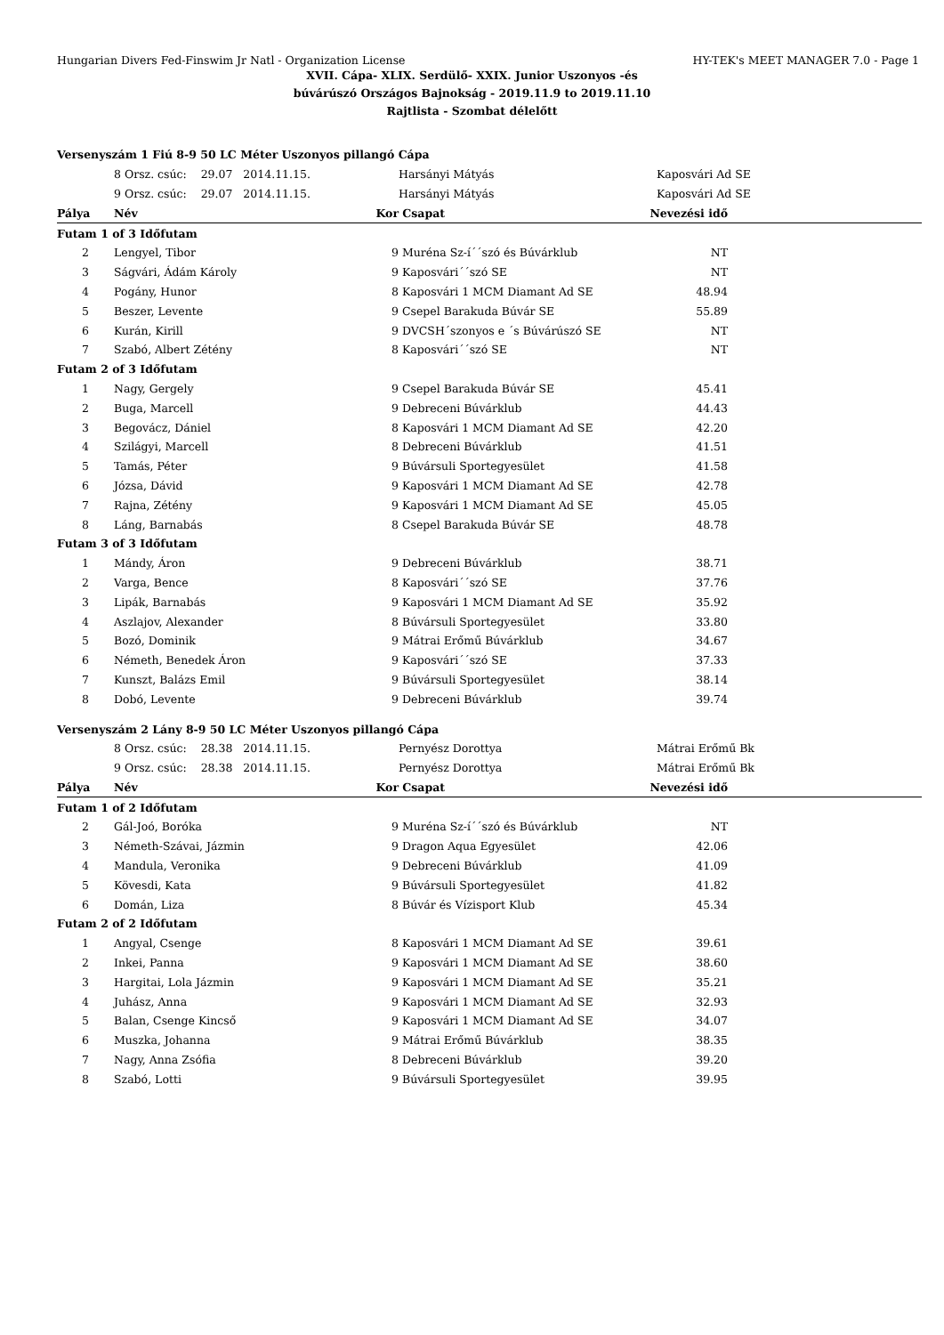Hungarian Divers Fed-Finswim Jr Natl - Organization License HY-TEK's MEET MANAGER 7.0 - Page 1
XVII. Cápa- XLIX. Serdülő- XXIX. Junior Uszonyos -és
búvárúszó Országos Bajnokság - 2019.11.9 to 2019.11.10
Rajtlista - Szombat délelőtt
| Versenyszám 1 Fiú 8-9 50 LC Méter Uszonyos pillangó Cápa | | | | | |
| | 8 Orsz. csúc: 29.07 2014.11.15. | | Harsányi Mátyás | Kaposvári Ad SE | |
| | 9 Orsz. csúc: 29.07 2014.11.15. | | Harsányi Mátyás | Kaposvári Ad SE | |
| Pálya | Név | Kor | Csapat | Nevezési idő | |
| Futam 1 of 3 Időfutam | | | | | |
| 2 | Lengyel, Tibor | 9 | Muréna Sz-í´´szó és Búvárklub | NT | |
| 3 | Ságvári, Ádám Károly | 9 | Kaposvári´´szó SE | NT | |
| 4 | Pogány, Hunor | 8 | Kaposvári 1 MCM Diamant Ad SE | 48.94 | |
| 5 | Beszer, Levente | 9 | Csepel Barakuda Búvár SE | 55.89 | |
| 6 | Kurán, Kirill | 9 | DVCSH´szonyos e ´s Búvárúszó SE | NT | |
| 7 | Szabó, Albert Zétény | 8 | Kaposvári´´szó SE | NT | |
| Futam 2 of 3 Időfutam | | | | | |
| 1 | Nagy, Gergely | 9 | Csepel Barakuda Búvár SE | 45.41 | |
| 2 | Buga, Marcell | 9 | Debreceni Búvárklub | 44.43 | |
| 3 | Begovácz, Dániel | 8 | Kaposvári 1 MCM Diamant Ad SE | 42.20 | |
| 4 | Szilágyi, Marcell | 8 | Debreceni Búvárklub | 41.51 | |
| 5 | Tamás, Péter | 9 | Búvársuli Sportegyesület | 41.58 | |
| 6 | Józsa, Dávid | 9 | Kaposvári 1 MCM Diamant Ad SE | 42.78 | |
| 7 | Rajna, Zétény | 9 | Kaposvári 1 MCM Diamant Ad SE | 45.05 | |
| 8 | Láng, Barnabás | 8 | Csepel Barakuda Búvár SE | 48.78 | |
| Futam 3 of 3 Időfutam | | | | | |
| 1 | Mándy, Áron | 9 | Debreceni Búvárklub | 38.71 | |
| 2 | Varga, Bence | 8 | Kaposvári´´szó SE | 37.76 | |
| 3 | Lipák, Barnabás | 9 | Kaposvári 1 MCM Diamant Ad SE | 35.92 | |
| 4 | Aszlajov, Alexander | 8 | Búvársuli Sportegyesület | 33.80 | |
| 5 | Bozó, Dominik | 9 | Mátrai Erőmű Búvárklub | 34.67 | |
| 6 | Németh, Benedek Áron | 9 | Kaposvári´´szó SE | 37.33 | |
| 7 | Kunszt, Balázs Emil | 9 | Búvársuli Sportegyesület | 38.14 | |
| 8 | Dobó, Levente | 9 | Debreceni Búvárklub | 39.74 | |
| Versenyszám 2 Lány 8-9 50 LC Méter Uszonyos pillangó Cápa | | | | | |
| | 8 Orsz. csúc: 28.38 2014.11.15. | | Pernyész Dorottya | Mátrai Erőmű Bk | |
| | 9 Orsz. csúc: 28.38 2014.11.15. | | Pernyész Dorottya | Mátrai Erőmű Bk | |
| Pálya | Név | Kor | Csapat | Nevezési idő | |
| Futam 1 of 2 Időfutam | | | | | |
| 2 | Gál-Joó, Boróka | 9 | Muréna Sz-í´´szó és Búvárklub | NT | |
| 3 | Németh-Szávai, Jázmin | 9 | Dragon Aqua Egyesület | 42.06 | |
| 4 | Mandula, Veronika | 9 | Debreceni Búvárklub | 41.09 | |
| 5 | Kövesdi, Kata | 9 | Búvársuli Sportegyesület | 41.82 | |
| 6 | Domán, Liza | 8 | Búvár és Vízisport Klub | 45.34 | |
| Futam 2 of 2 Időfutam | | | | | |
| 1 | Angyal, Csenge | 8 | Kaposvári 1 MCM Diamant Ad SE | 39.61 | |
| 2 | Inkei, Panna | 9 | Kaposvári 1 MCM Diamant Ad SE | 38.60 | |
| 3 | Hargitai, Lola Jázmin | 9 | Kaposvári 1 MCM Diamant Ad SE | 35.21 | |
| 4 | Juhász, Anna | 9 | Kaposvári 1 MCM Diamant Ad SE | 32.93 | |
| 5 | Balan, Csenge Kincső | 9 | Kaposvári 1 MCM Diamant Ad SE | 34.07 | |
| 6 | Muszka, Johanna | 9 | Mátrai Erőmű Búvárklub | 38.35 | |
| 7 | Nagy, Anna Zsófia | 8 | Debreceni Búvárklub | 39.20 | |
| 8 | Szabó, Lotti | 9 | Búvársuli Sportegyesület | 39.95 | |